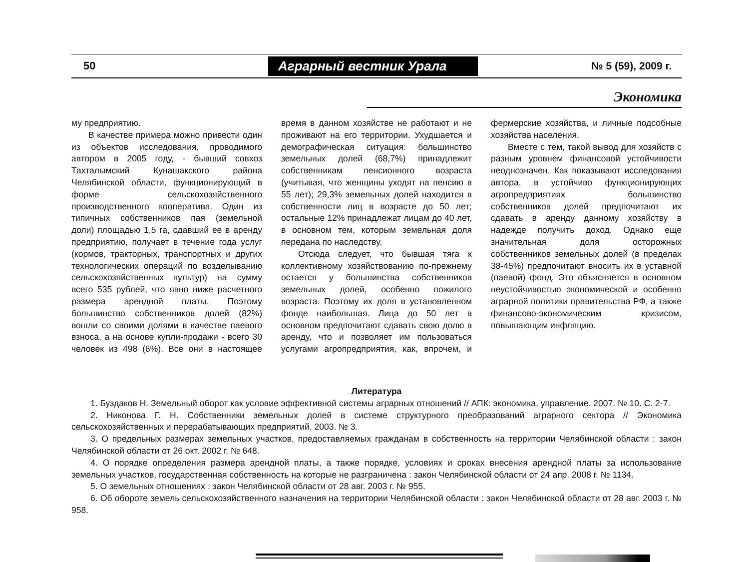50
Аграрный вестник Урала
№ 5 (59), 2009 г.
Экономика
му предприятию.
В качестве примера можно привести один из объектов исследования, проводимого автором в 2005 году, - бывший совхоз Тахталымский Кунашакского района Челябинской области, функционирующий в форме сельскохозяйственного производственного кооператива. Один из типичных собственников пая (земельной доли) площадью 1,5 га, сдавший ее в аренду предприятию, получает в течение года услуг (кормов, тракторных, транспортных и других технологических операций по возделыванию сельскохозяйственных культур) на сумму всего 535 рублей, что явно ниже расчетного размера арендной платы. Поэтому большинство собственников долей (82%) вошли со своими долями в качестве паевого взноса, а на основе купли-продажи - всего 30 человек из 498 (6%). Все они в настоящее время в данном хозяйстве не работают и не проживают на его территории. Ухудшается и демографическая ситуация: большинство земельных долей (68,7%) принадлежит собственникам пенсионного возраста (учитывая, что женщины уходят на пенсию в 55 лет); 29,3% земельных долей находится в собственности лиц в возрасте до 50 лет; остальные 12% принадлежат лицам до 40 лет, в основном тем, которым земельная доля передана по наследству.
Отсюда следует, что бывшая тяга к коллективному хозяйствованию по-прежнему остается у большинства собственников земельных долей, особенно пожилого возраста. Поэтому их доля в установленном фонде наибольшая. Лица до 50 лет в основном предпочитают сдавать свою долю в аренду, что и позволяет им пользоваться услугами агропредприятия, как, впрочем, и фермерские хозяйства, и личные подсобные хозяйства населения.
Вместе с тем, такой вывод для хозяйств с разным уровнем финансовой устойчивости неоднозначен. Как показывают исследования автора, в устойчиво функционирующих агропредприятиях большинство собственников долей предпочитают их сдавать в аренду данному хозяйству в надежде получить доход. Однако еще значительная доля осторожных собственников земельных долей (в пределах 38-45%) предпочитают вносить их в уставной (паевой) фонд. Это объясняется в основном неустойчивостью экономической и особенно аграрной политики правительства РФ, а также финансово-экономическим кризисом, повышающим инфляцию.
Литература
1. Буздаков Н. Земельный оборот как условие эффективной системы аграрных отношений // АПК: экономика, управление. 2007. № 10. С. 2-7.
2. Никонова Г. Н. Собственники земельных долей в системе структурного преобразований аграрного сектора // Экономика сельскохозяйственных и перерабатывающих предприятий. 2003. № 3.
3. О предельных размерах земельных участков, предоставляемых гражданам в собственность на территории Челябинской области : закон Челябинской области от 26 окт. 2002 г. № 648.
4. О порядке определения размера арендной платы, а также порядке, условиях и сроках внесения арендной платы за использование земельных участков, государственная собственность на которые не разграничена : закон Челябинской области от 24 апр. 2008 г. № 1134.
5. О земельных отношениях : закон Челябинской области от 28 авг. 2003 г. № 955.
6. Об обороте земель сельскохозяйственного назначения на территории Челябинской области : закон Челябинской области от 28 авг. 2003 г. № 958.